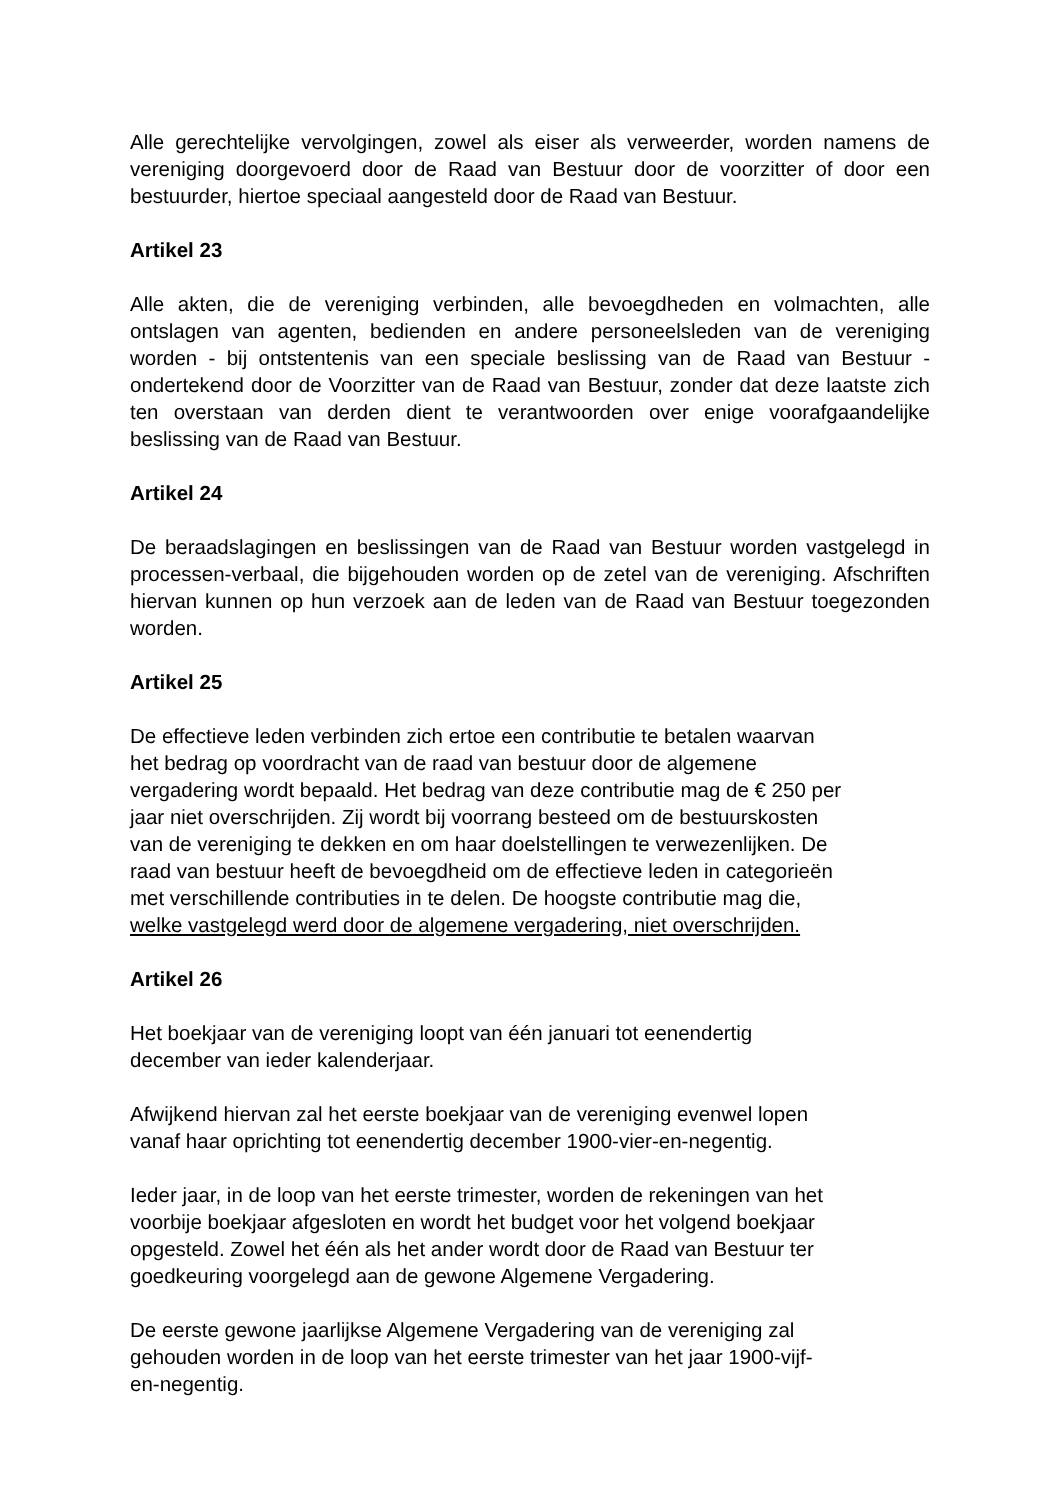Alle gerechtelijke vervolgingen, zowel als eiser als verweerder, worden namens de vereniging doorgevoerd door de Raad van Bestuur door de voorzitter of door een bestuurder, hiertoe speciaal aangesteld door de Raad van Bestuur.
Artikel 23
Alle akten, die de vereniging verbinden, alle bevoegdheden en volmachten, alle ontslagen van agenten, bedienden en andere personeelsleden van de vereniging worden - bij ontstentenis van een speciale beslissing van de Raad van Bestuur - ondertekend door de Voorzitter van de Raad van Bestuur, zonder dat deze laatste zich ten overstaan van derden dient te verantwoorden over enige voorafgaandelijke beslissing van de Raad van Bestuur.
Artikel 24
De beraadslagingen en beslissingen van de Raad van Bestuur worden vastgelegd in processen-verbaal, die bijgehouden worden op de zetel van de vereniging. Afschriften hiervan kunnen op hun verzoek aan de leden van de Raad van Bestuur toegezonden worden.
Artikel 25
De effectieve leden verbinden zich ertoe een contributie te betalen waarvan
het bedrag op voordracht van de raad van bestuur door de algemene
vergadering wordt bepaald. Het bedrag van deze contributie mag de € 250 per
jaar niet overschrijden. Zij wordt bij voorrang besteed om de bestuurskosten
van de vereniging te dekken en om haar doelstellingen te verwezenlijken. De
raad van bestuur heeft de bevoegdheid om de effectieve leden in categorieën
met verschillende contributies in te delen. De hoogste contributie mag die,
welke vastgelegd werd door de algemene vergadering, niet overschrijden.
Artikel 26
Het boekjaar van de vereniging loopt van één januari tot eenendertig
december van ieder kalenderjaar.
Afwijkend hiervan zal het eerste boekjaar van de vereniging evenwel lopen
vanaf haar oprichting tot eenendertig december 1900-vier-en-negentig.
Ieder jaar, in de loop van het eerste trimester, worden de rekeningen van het
voorbije boekjaar afgesloten en wordt het budget voor het volgend boekjaar
opgesteld. Zowel het één als het ander wordt door de Raad van Bestuur ter
goedkeuring voorgelegd aan de gewone Algemene Vergadering.
De eerste gewone jaarlijkse Algemene Vergadering van de vereniging zal
gehouden worden in de loop van het eerste trimester van het jaar 1900-vijf-
en-negentig.